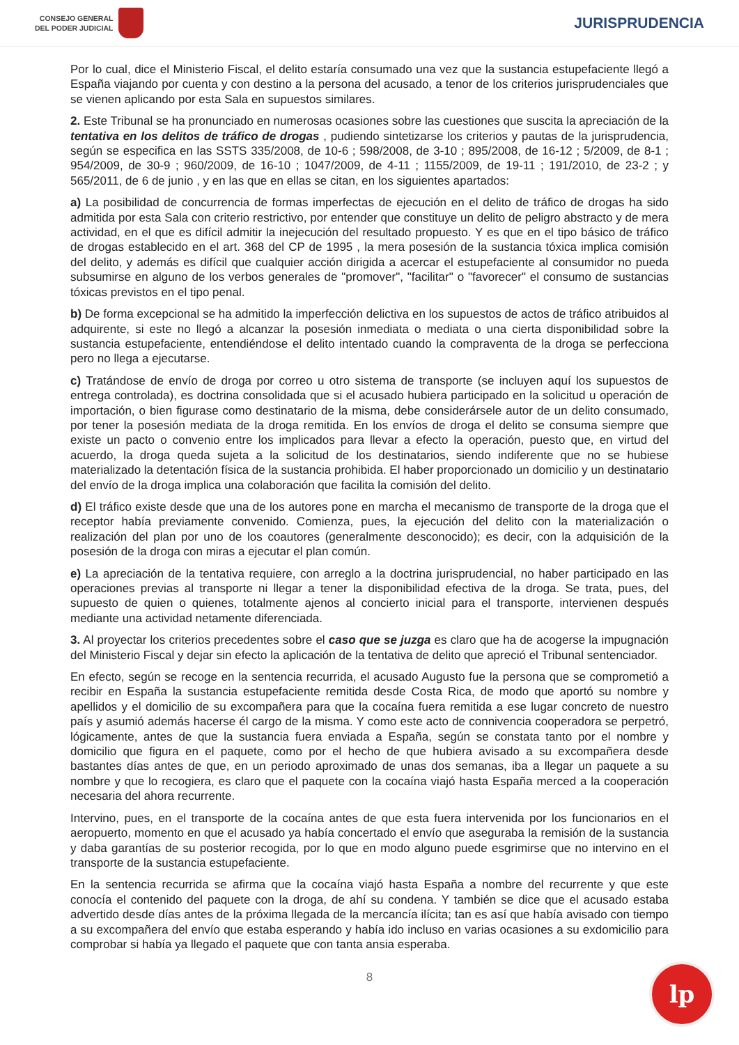CONSEJO GENERAL
DEL PODER JUDICIAL
JURISPRUDENCIA
Por lo cual, dice el Ministerio Fiscal, el delito estaría consumado una vez que la sustancia estupefaciente llegó a España viajando por cuenta y con destino a la persona del acusado, a tenor de los criterios jurisprudenciales que se vienen aplicando por esta Sala en supuestos similares.
2. Este Tribunal se ha pronunciado en numerosas ocasiones sobre las cuestiones que suscita la apreciación de la tentativa en los delitos de tráfico de drogas , pudiendo sintetizarse los criterios y pautas de la jurisprudencia, según se especifica en las SSTS 335/2008, de 10-6 ; 598/2008, de 3-10 ; 895/2008, de 16-12 ; 5/2009, de 8-1 ; 954/2009, de 30-9 ; 960/2009, de 16-10 ; 1047/2009, de 4-11 ; 1155/2009, de 19-11 ; 191/2010, de 23-2 ; y 565/2011, de 6 de junio , y en las que en ellas se citan, en los siguientes apartados:
a) La posibilidad de concurrencia de formas imperfectas de ejecución en el delito de tráfico de drogas ha sido admitida por esta Sala con criterio restrictivo, por entender que constituye un delito de peligro abstracto y de mera actividad, en el que es difícil admitir la inejecución del resultado propuesto. Y es que en el tipo básico de tráfico de drogas establecido en el art. 368 del CP de 1995 , la mera posesión de la sustancia tóxica implica comisión del delito, y además es difícil que cualquier acción dirigida a acercar el estupefaciente al consumidor no pueda subsumirse en alguno de los verbos generales de "promover", "facilitar" o "favorecer" el consumo de sustancias tóxicas previstos en el tipo penal.
b) De forma excepcional se ha admitido la imperfección delictiva en los supuestos de actos de tráfico atribuidos al adquirente, si este no llegó a alcanzar la posesión inmediata o mediata o una cierta disponibilidad sobre la sustancia estupefaciente, entendiéndose el delito intentado cuando la compraventa de la droga se perfecciona pero no llega a ejecutarse.
c) Tratándose de envío de droga por correo u otro sistema de transporte (se incluyen aquí los supuestos de entrega controlada), es doctrina consolidada que si el acusado hubiera participado en la solicitud u operación de importación, o bien figurase como destinatario de la misma, debe considerársele autor de un delito consumado, por tener la posesión mediata de la droga remitida. En los envíos de droga el delito se consuma siempre que existe un pacto o convenio entre los implicados para llevar a efecto la operación, puesto que, en virtud del acuerdo, la droga queda sujeta a la solicitud de los destinatarios, siendo indiferente que no se hubiese materializado la detentación física de la sustancia prohibida. El haber proporcionado un domicilio y un destinatario del envío de la droga implica una colaboración que facilita la comisión del delito.
d) El tráfico existe desde que una de los autores pone en marcha el mecanismo de transporte de la droga que el receptor había previamente convenido. Comienza, pues, la ejecución del delito con la materialización o realización del plan por uno de los coautores (generalmente desconocido); es decir, con la adquisición de la posesión de la droga con miras a ejecutar el plan común.
e) La apreciación de la tentativa requiere, con arreglo a la doctrina jurisprudencial, no haber participado en las operaciones previas al transporte ni llegar a tener la disponibilidad efectiva de la droga. Se trata, pues, del supuesto de quien o quienes, totalmente ajenos al concierto inicial para el transporte, intervienen después mediante una actividad netamente diferenciada.
3. Al proyectar los criterios precedentes sobre el caso que se juzga es claro que ha de acogerse la impugnación del Ministerio Fiscal y dejar sin efecto la aplicación de la tentativa de delito que apreció el Tribunal sentenciador.
En efecto, según se recoge en la sentencia recurrida, el acusado Augusto fue la persona que se comprometió a recibir en España la sustancia estupefaciente remitida desde Costa Rica, de modo que aportó su nombre y apellidos y el domicilio de su excompañera para que la cocaína fuera remitida a ese lugar concreto de nuestro país y asumió además hacerse él cargo de la misma. Y como este acto de connivencia cooperadora se perpetró, lógicamente, antes de que la sustancia fuera enviada a España, según se constata tanto por el nombre y domicilio que figura en el paquete, como por el hecho de que hubiera avisado a su excompañera desde bastantes días antes de que, en un periodo aproximado de unas dos semanas, iba a llegar un paquete a su nombre y que lo recogiera, es claro que el paquete con la cocaína viajó hasta España merced a la cooperación necesaria del ahora recurrente.
Intervino, pues, en el transporte de la cocaína antes de que esta fuera intervenida por los funcionarios en el aeropuerto, momento en que el acusado ya había concertado el envío que aseguraba la remisión de la sustancia y daba garantías de su posterior recogida, por lo que en modo alguno puede esgrimirse que no intervino en el transporte de la sustancia estupefaciente.
En la sentencia recurrida se afirma que la cocaína viajó hasta España a nombre del recurrente y que este conocía el contenido del paquete con la droga, de ahí su condena. Y también se dice que el acusado estaba advertido desde días antes de la próxima llegada de la mercancía ilícita; tan es así que había avisado con tiempo a su excompañera del envío que estaba esperando y había ido incluso en varias ocasiones a su exdomicilio para comprobar si había ya llegado el paquete que con tanta ansia esperaba.
8
lp